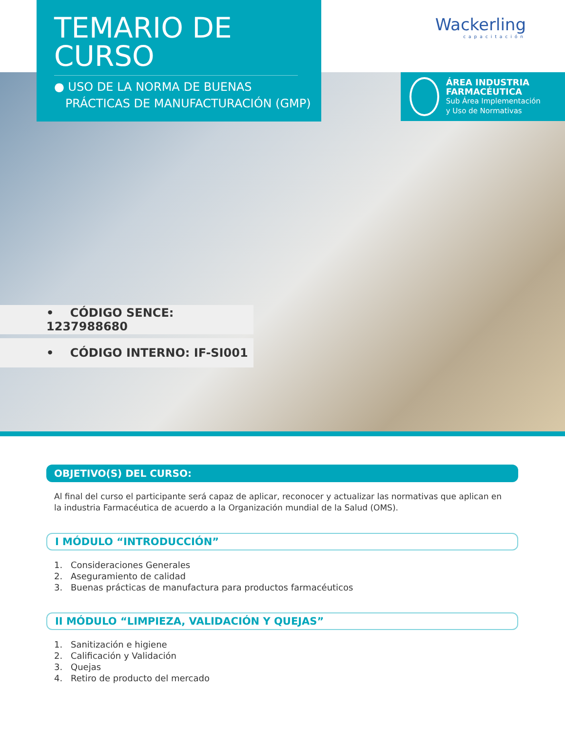TEMARIO DE CURSO
● USO DE LA NORMA DE BUENAS
PRÁCTICAS DE MANUFACTURACIÓN (GMP)
Wackerling
capacitación
ÁREA INDUSTRIA FARMACÉUTICA
Sub Área Implementación
y Uso de Normativas
• CÓDIGO SENCE: 1237988680
• CÓDIGO INTERNO: IF-SI001
OBJETIVO(S) DEL CURSO:
Al final del curso el participante será capaz de aplicar, reconocer y actualizar las normativas que aplican en la industria Farmacéutica de acuerdo a la Organización mundial de la Salud (OMS).
I MÓDULO “INTRODUCCIÓN”
1. Consideraciones Generales
2. Aseguramiento de calidad
3. Buenas prácticas de manufactura para productos farmacéuticos
II MÓDULO “LIMPIEZA, VALIDACIÓN Y QUEJAS”
1. Sanitización e higiene
2. Calificación y Validación
3. Quejas
4. Retiro de producto del mercado